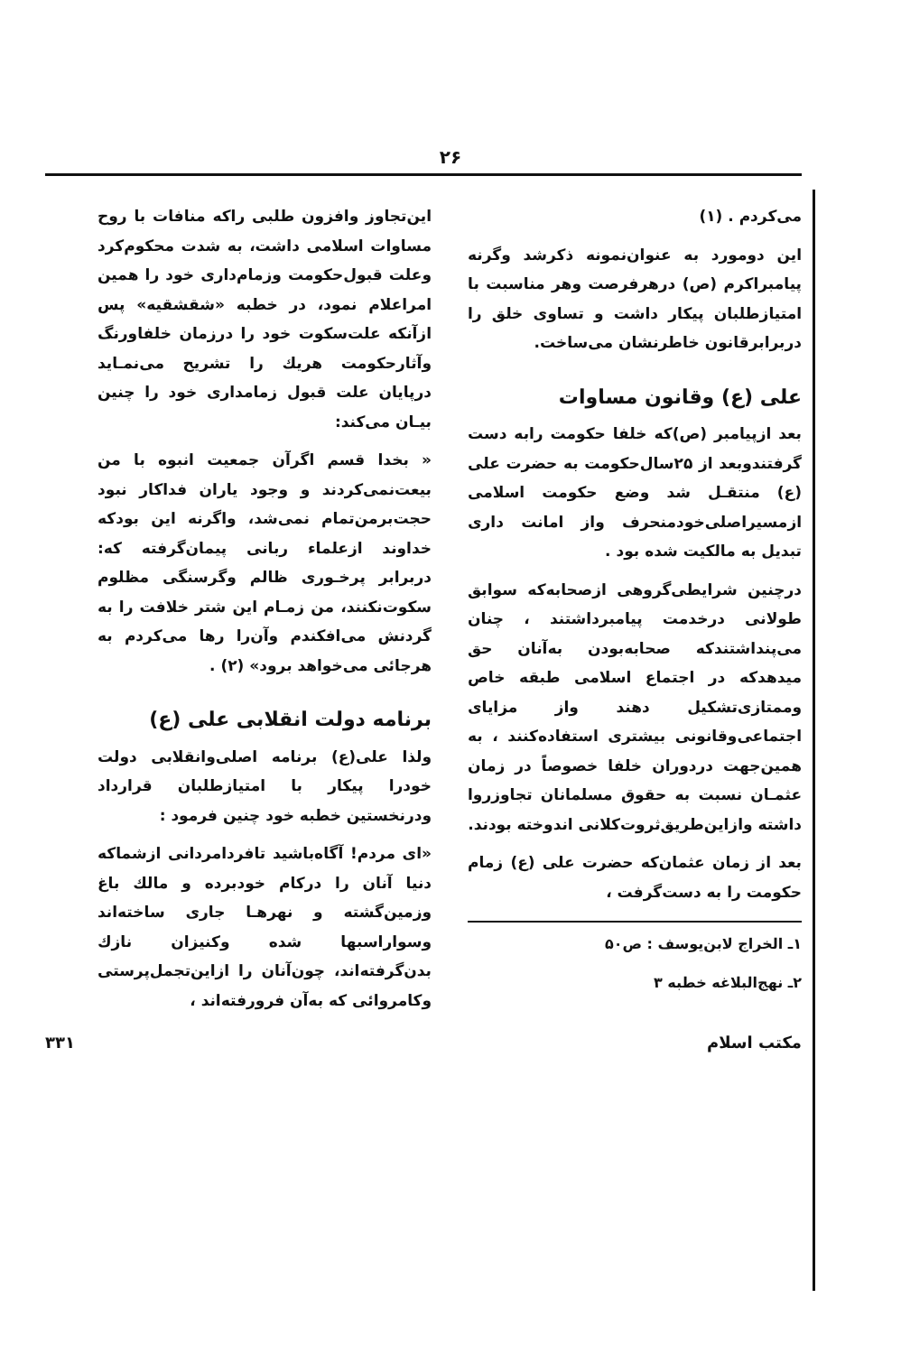۲۶
می‌کردم . (۱)
این دومورد به عنوان‌نمونه ذکرشد وگرنه پیامبراکرم (ص) درهرفرصت وهر مناسبت با امتیازطلبان پیکار داشت و تساوی خلق را دربرابرقانون خاطرنشان می‌ساخت.
علی (ع) وقانون مساوات
بعد ازپیامبر (ص)که خلفا حکومت رابه دست گرفتندوبعد از ۲۵سال‌حکومت به حضرت علی (ع) منتقـل شد وضع حکومت اسلامی ازمسیراصلی‌خودمنحرف واز امانت داری تبدیل به مالکیت شده بود .
درچنین شرایطی‌گروهی ازصحابه‌که سوابق طولانی درخدمت پیامبرداشتند ، چنان می‌پنداشتندکه صحابه‌بودن به‌آنان حق میدهدکه در اجتماع اسلامی طبقه خاص وممتازی‌تشکیل دهند واز مزایای اجتماعی‌وقانونی بیشتری استفاده‌کنند ، به همین‌جهت دردوران خلفا خصوصاً در زمان عثمـان نسبت به حقوق مسلمانان تجاوزروا داشته وازاین‌طریق‌ثروت‌کلانی اندوخته بودند.
بعد از زمان عثمان‌که حضرت علی (ع) زمام حکومت را به دست‌گرفت ،
۱ـ الخراج لابن‌یوسف : ص۵۰
۲ـ نهج‌البلاغه خطبه ۳
این‌تجاوز وافزون طلبی راکه منافات با روح مساوات اسلامی داشت، به شدت محکوم‌کرد وعلت قبول‌حکومت وزمام‌داری خود را همین امراعلام نمود، در خطبه «شقشقیه» پس ازآنکه علت‌سکوت خود را درزمان خلفاورنگ وآثارحکومت هریك را تشریح می‌نمـاید درپایان علت قبول زمامداری خود را چنین بیـان می‌کند:
« بخدا قسم اگرآن جمعیت انبوه با من بیعت‌نمی‌کردند و وجود یاران فداکار نبود حجت‌برمن‌تمام نمی‌شد، واگرنه این بودکه خداوند ازعلماء ربانی پیمان‌گرفته که: دربرابر پرخـوری ظالم وگرسنگی مظلوم سکوت‌نکنند، من زمـام این شتر خلافت را به گردنش می‌افکندم وآن‌را رها می‌کردم به هرجائی می‌خواهد برود» (۲) .
برنامه دولت انقلابی علی (ع)
ولذا علی(ع) برنامه اصلی‌وانقلابی دولت خودرا پیکار با امتیازطلبان قرارداد ودرنخستین خطبه خود چنین فرمود :
«ای مردم! آگاه‌باشید تافردامردانی ازشماکه دنیا آنان را درکام خودبرده و مالك باغ وزمین‌گشته و نهرهـا جاری ساخته‌اند وسواراسبها شده وکنیزان نازك بدن‌گرفته‌اند، چون‌آنان را ازاین‌تجمل‌پرستی وکامروائی که به‌آن فرورفته‌اند ،
مکتب اسلام ۳۳۱